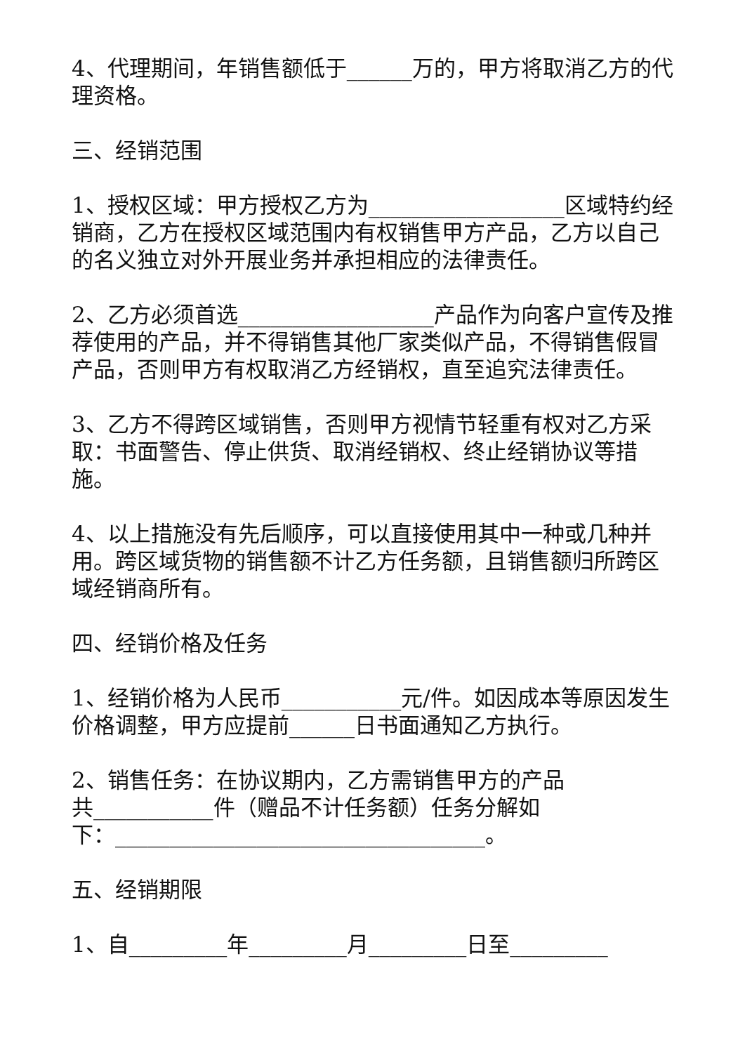4、代理期间，年销售额低于______万的，甲方将取消乙方的代理资格。
三、经销范围
1、授权区域：甲方授权乙方为__________________区域特约经销商，乙方在授权区域范围内有权销售甲方产品，乙方以自己的名义独立对外开展业务并承担相应的法律责任。
2、乙方必须首选__________________产品作为向客户宣传及推荐使用的产品，并不得销售其他厂家类似产品，不得销售假冒产品，否则甲方有权取消乙方经销权，直至追究法律责任。
3、乙方不得跨区域销售，否则甲方视情节轻重有权对乙方采取：书面警告、停止供货、取消经销权、终止经销协议等措施。
4、以上措施没有先后顺序，可以直接使用其中一种或几种并用。跨区域货物的销售额不计乙方任务额，且销售额归所跨区域经销商所有。
四、经销价格及任务
1、经销价格为人民币___________元/件。如因成本等原因发生价格调整，甲方应提前______日书面通知乙方执行。
2、销售任务：在协议期内，乙方需销售甲方的产品
共___________件（赠品不计任务额）任务分解如
下：__________________________________。
五、经销期限
1、自_________年_________月_________日至_________